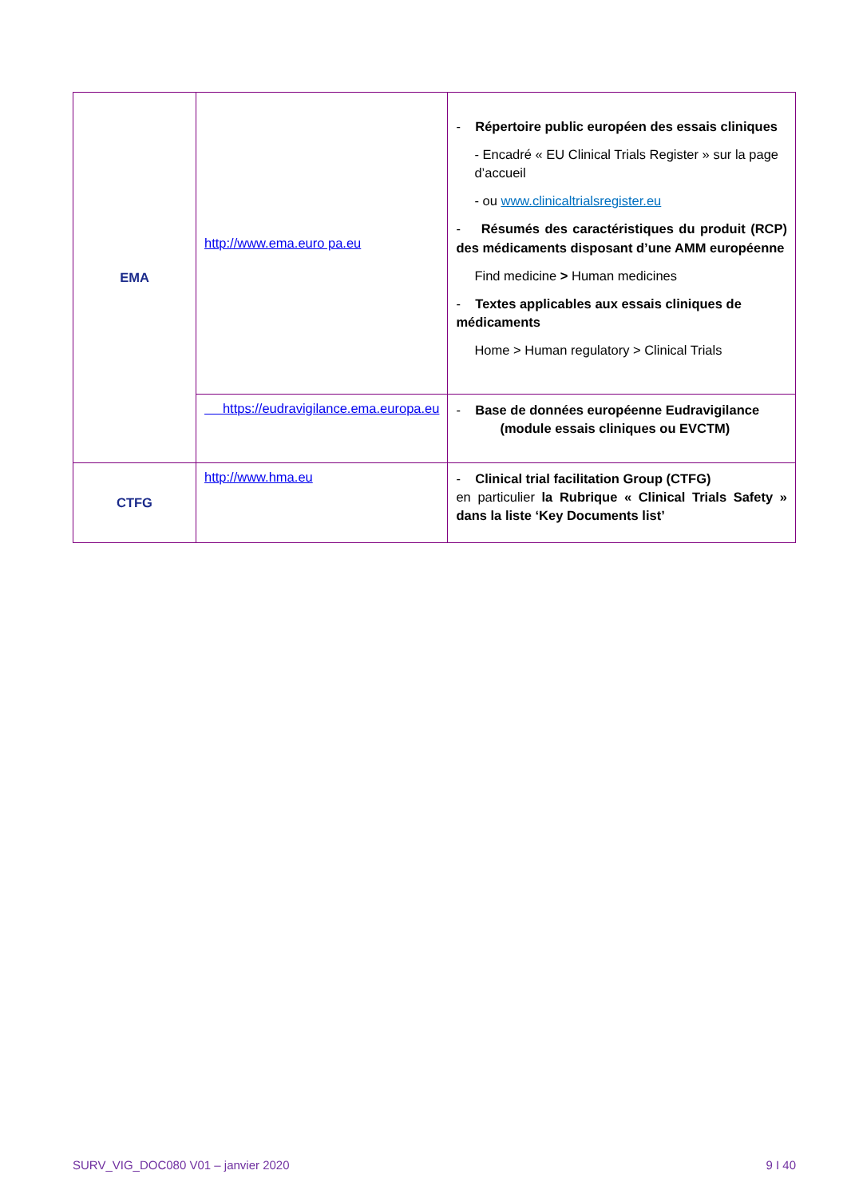| EMA | http://www.ema.euro pa.eu | - Répertoire public européen des essais cliniques - Encadré « EU Clinical Trials Register » sur la page d’accueil - ou www.clinicaltrialsregister.eu - Résumés des caractéristiques du produit (RCP) des médicaments disposant d’une AMM européenne Find medicine > Human medicines - Textes applicables aux essais cliniques de médicaments Home > Human regulatory > Clinical Trials |
| | https://eudravigilance.ema.europa.eu | - Base de données européenne Eudravigilance (module essais cliniques ou EVCTM) |
| CTFG | http://www.hma.eu | - Clinical trial facilitation Group (CTFG) en particulier la Rubrique « Clinical Trials Safety » dans la liste ‘Key Documents list’ |
SURV_VIG_DOC080 V01 – janvier 2020 9 I 40